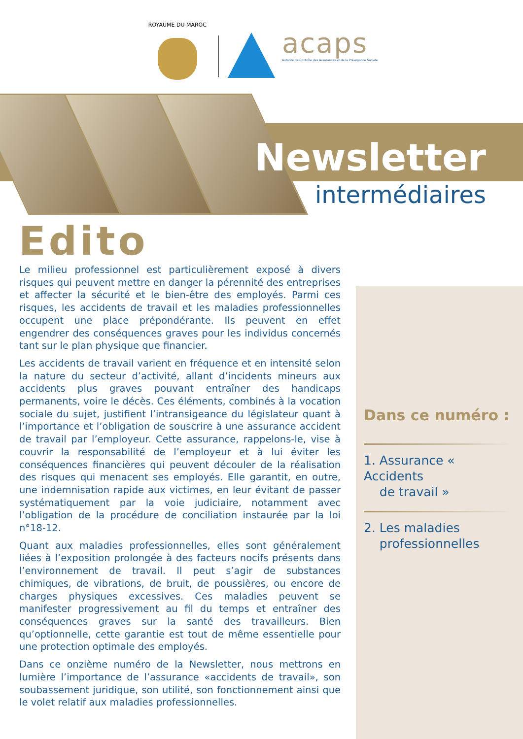ROYAUME DU MAROC
acaps
Autorité de Contrôle des Assurances et de la Prévoyance Sociale
Newsletter
intermédiaires
Edito
Le milieu professionnel est particulièrement exposé à divers risques qui peuvent mettre en danger la pérennité des entreprises et affecter la sécurité et le bien-être des employés. Parmi ces risques, les accidents de travail et les maladies professionnelles occupent une place prépondérante. Ils peuvent en effet engendrer des conséquences graves pour les individus concernés tant sur le plan physique que financier.
Les accidents de travail varient en fréquence et en intensité selon la nature du secteur d’activité, allant d’incidents mineurs aux accidents plus graves pouvant entraîner des handicaps permanents, voire le décès. Ces éléments, combinés à la vocation sociale du sujet, justifient l’intransigeance du législateur quant à l’importance et l’obligation de souscrire à une assurance accident de travail par l’employeur. Cette assurance, rappelons-le, vise à couvrir la responsabilité de l’employeur et à lui éviter les conséquences financières qui peuvent découler de la réalisation des risques qui menacent ses employés. Elle garantit, en outre, une indemnisation rapide aux victimes, en leur évitant de passer systématiquement par la voie judiciaire, notamment avec l’obligation de la procédure de conciliation instaurée par la loi n°18-12.
Quant aux maladies professionnelles, elles sont généralement liées à l’exposition prolongée à des facteurs nocifs présents dans l’environnement de travail. Il peut s’agir de substances chimiques, de vibrations, de bruit, de poussières, ou encore de charges physiques excessives. Ces maladies peuvent se manifester progressivement au fil du temps et entraîner des conséquences graves sur la santé des travailleurs. Bien qu’optionnelle, cette garantie est tout de même essentielle pour une protection optimale des employés.
Dans ce onzième numéro de la Newsletter, nous mettrons en lumière l’importance de l’assurance «accidents de travail», son soubassement juridique, son utilité, son fonctionnement ainsi que le volet relatif aux maladies professionnelles.
Dans ce numéro :
1. Assurance « Accidents
de travail »
2. Les maladies
professionnelles